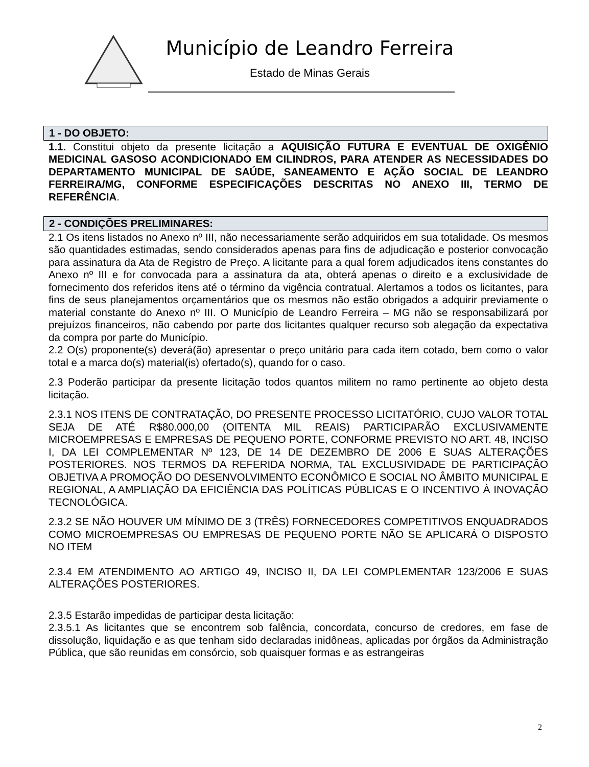Município de Leandro Ferreira
Estado de Minas Gerais
1 - DO OBJETO:
1.1. Constitui objeto da presente licitação a AQUISIÇÃO FUTURA E EVENTUAL DE OXIGÊNIO MEDICINAL GASOSO ACONDICIONADO EM CILINDROS, PARA ATENDER AS NECESSIDADES DO DEPARTAMENTO MUNICIPAL DE SAÚDE, SANEAMENTO E AÇÃO SOCIAL DE LEANDRO FERREIRA/MG, CONFORME ESPECIFICAÇÕES DESCRITAS NO ANEXO III, TERMO DE REFERÊNCIA.
2 - CONDIÇÕES PRELIMINARES:
2.1 Os itens listados no Anexo nº III, não necessariamente serão adquiridos em sua totalidade. Os mesmos são quantidades estimadas, sendo considerados apenas para fins de adjudicação e posterior convocação para assinatura da Ata de Registro de Preço. A licitante para a qual forem adjudicados itens constantes do Anexo nº III e for convocada para a assinatura da ata, obterá apenas o direito e a exclusividade de fornecimento dos referidos itens até o término da vigência contratual. Alertamos a todos os licitantes, para fins de seus planejamentos orçamentários que os mesmos não estão obrigados a adquirir previamente o material constante do Anexo nº III. O Município de Leandro Ferreira – MG não se responsabilizará por prejuízos financeiros, não cabendo por parte dos licitantes qualquer recurso sob alegação da expectativa da compra por parte do Município.
2.2 O(s) proponente(s) deverá(ão) apresentar o preço unitário para cada item cotado, bem como o valor total e a marca do(s) material(is) ofertado(s), quando for o caso.
2.3 Poderão participar da presente licitação todos quantos militem no ramo pertinente ao objeto desta licitação.
2.3.1 NOS ITENS DE CONTRATAÇÃO, DO PRESENTE PROCESSO LICITATÓRIO, CUJO VALOR TOTAL SEJA DE ATÉ R$80.000,00 (OITENTA MIL REAIS) PARTICIPARÃO EXCLUSIVAMENTE MICROEMPRESAS E EMPRESAS DE PEQUENO PORTE, CONFORME PREVISTO NO ART. 48, INCISO I, DA LEI COMPLEMENTAR Nº 123, DE 14 DE DEZEMBRO DE 2006 E SUAS ALTERAÇÕES POSTERIORES. NOS TERMOS DA REFERIDA NORMA, TAL EXCLUSIVIDADE DE PARTICIPAÇÃO OBJETIVA A PROMOÇÃO DO DESENVOLVIMENTO ECONÔMICO E SOCIAL NO ÂMBITO MUNICIPAL E REGIONAL, A AMPLIAÇÃO DA EFICIÊNCIA DAS POLÍTICAS PÚBLICAS E O INCENTIVO À INOVAÇÃO TECNOLÓGICA.
2.3.2 SE NÃO HOUVER UM MÍNIMO DE 3 (TRÊS) FORNECEDORES COMPETITIVOS ENQUADRADOS COMO MICROEMPRESAS OU EMPRESAS DE PEQUENO PORTE NÃO SE APLICARÁ O DISPOSTO NO ITEM
2.3.4 EM ATENDIMENTO AO ARTIGO 49, INCISO II, DA LEI COMPLEMENTAR 123/2006 E SUAS ALTERAÇÕES POSTERIORES.
2.3.5 Estarão impedidas de participar desta licitação:
2.3.5.1 As licitantes que se encontrem sob falência, concordata, concurso de credores, em fase de dissolução, liquidação e as que tenham sido declaradas inidôneas, aplicadas por órgãos da Administração Pública, que são reunidas em consórcio, sob quaisquer formas e as estrangeiras
2